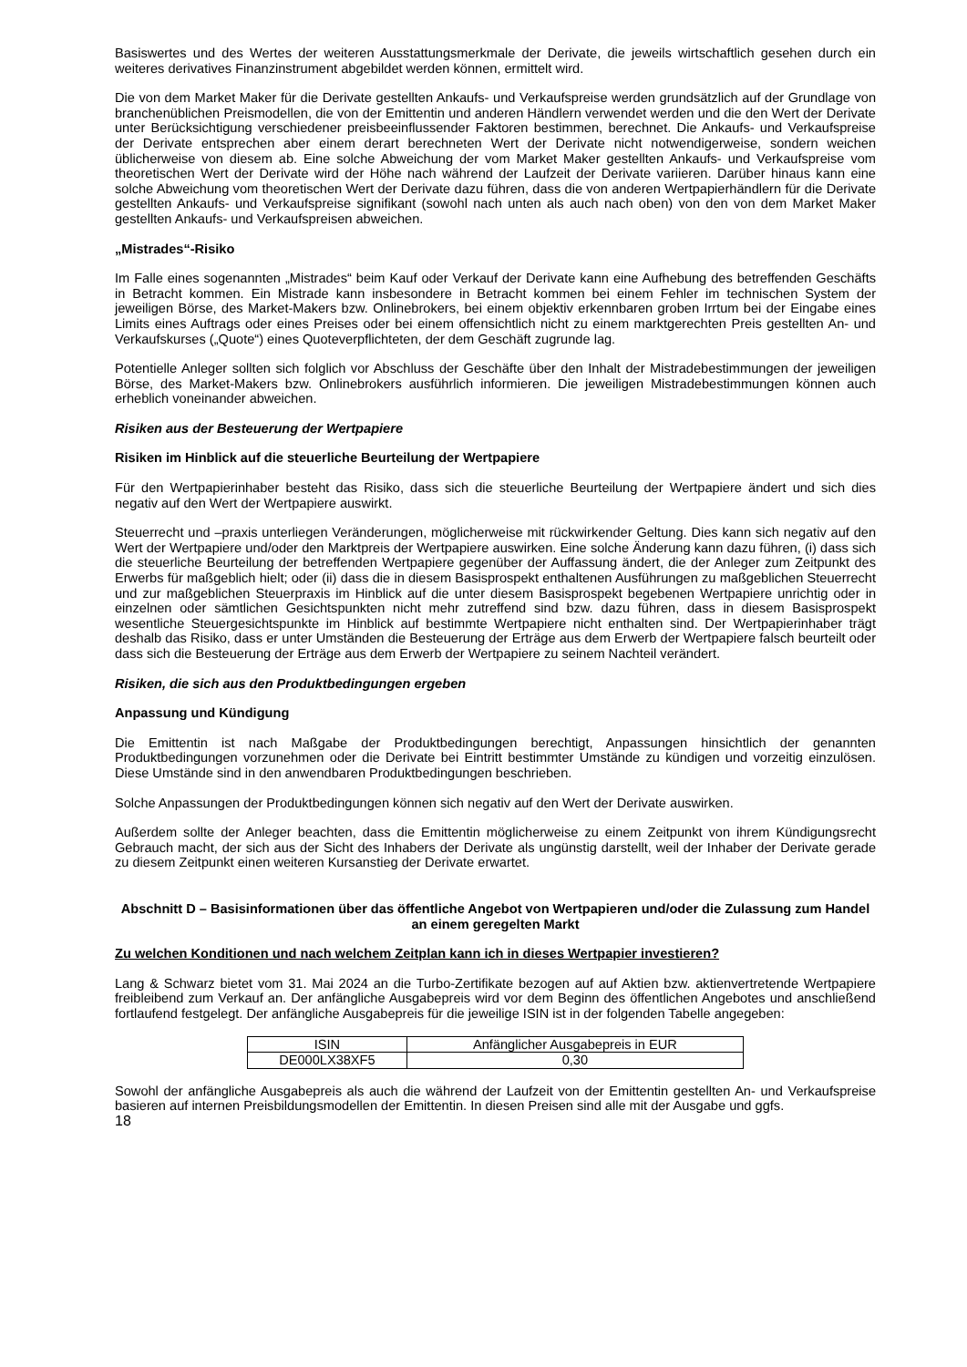Basiswertes und des Wertes der weiteren Ausstattungsmerkmale der Derivate, die jeweils wirtschaftlich gesehen durch ein weiteres derivatives Finanzinstrument abgebildet werden können, ermittelt wird.
Die von dem Market Maker für die Derivate gestellten Ankaufs- und Verkaufspreise werden grundsätzlich auf der Grundlage von branchenüblichen Preismodellen, die von der Emittentin und anderen Händlern verwendet werden und die den Wert der Derivate unter Berücksichtigung verschiedener preisbeeinflussender Faktoren bestimmen, berechnet. Die Ankaufs- und Verkaufspreise der Derivate entsprechen aber einem derart berechneten Wert der Derivate nicht notwendigerweise, sondern weichen üblicherweise von diesem ab. Eine solche Abweichung der vom Market Maker gestellten Ankaufs- und Verkaufspreise vom theoretischen Wert der Derivate wird der Höhe nach während der Laufzeit der Derivate variieren. Darüber hinaus kann eine solche Abweichung vom theoretischen Wert der Derivate dazu führen, dass die von anderen Wertpapierhändlern für die Derivate gestellten Ankaufs- und Verkaufspreise signifikant (sowohl nach unten als auch nach oben) von den von dem Market Maker gestellten Ankaufs- und Verkaufspreisen abweichen.
„Mistrades“-Risiko
Im Falle eines sogenannten „Mistrades“ beim Kauf oder Verkauf der Derivate kann eine Aufhebung des betreffenden Geschäfts in Betracht kommen. Ein Mistrade kann insbesondere in Betracht kommen bei einem Fehler im technischen System der jeweiligen Börse, des Market-Makers bzw. Onlinebrokers, bei einem objektiv erkennbaren groben Irrtum bei der Eingabe eines Limits eines Auftrags oder eines Preises oder bei einem offensichtlich nicht zu einem marktgerechten Preis gestellten An- und Verkaufskurses („Quote“) eines Quoteverpflichteten, der dem Geschäft zugrunde lag.
Potentielle Anleger sollten sich folglich vor Abschluss der Geschäfte über den Inhalt der Mistradebestimmungen der jeweiligen Börse, des Market-Makers bzw. Onlinebrokers ausführlich informieren. Die jeweiligen Mistradebestimmungen können auch erheblich voneinander abweichen.
Risiken aus der Besteuerung der Wertpapiere
Risiken im Hinblick auf die steuerliche Beurteilung der Wertpapiere
Für den Wertpapierinhaber besteht das Risiko, dass sich die steuerliche Beurteilung der Wertpapiere ändert und sich dies negativ auf den Wert der Wertpapiere auswirkt.
Steuerrecht und –praxis unterliegen Veränderungen, möglicherweise mit rückwirkender Geltung. Dies kann sich negativ auf den Wert der Wertpapiere und/oder den Marktpreis der Wertpapiere auswirken. Eine solche Änderung kann dazu führen, (i) dass sich die steuerliche Beurteilung der betreffenden Wertpapiere gegenüber der Auffassung ändert, die der Anleger zum Zeitpunkt des Erwerbs für maßgeblich hielt; oder (ii) dass die in diesem Basisprospekt enthaltenen Ausführungen zu maßgeblichen Steuerrecht und zur maßgeblichen Steuerpraxis im Hinblick auf die unter diesem Basisprospekt begebenen Wertpapiere unrichtig oder in einzelnen oder sämtlichen Gesichtspunkten nicht mehr zutreffend sind bzw. dazu führen, dass in diesem Basisprospekt wesentliche Steuergesichtspunkte im Hinblick auf bestimmte Wertpapiere nicht enthalten sind. Der Wertpapierinhaber trägt deshalb das Risiko, dass er unter Umständen die Besteuerung der Erträge aus dem Erwerb der Wertpapiere falsch beurteilt oder dass sich die Besteuerung der Erträge aus dem Erwerb der Wertpapiere zu seinem Nachteil verändert.
Risiken, die sich aus den Produktbedingungen ergeben
Anpassung und Kündigung
Die Emittentin ist nach Maßgabe der Produktbedingungen berechtigt, Anpassungen hinsichtlich der genannten Produktbedingungen vorzunehmen oder die Derivate bei Eintritt bestimmter Umstände zu kündigen und vorzeitig einzulösen. Diese Umstände sind in den anwendbaren Produktbedingungen beschrieben.
Solche Anpassungen der Produktbedingungen können sich negativ auf den Wert der Derivate auswirken.
Außerdem sollte der Anleger beachten, dass die Emittentin möglicherweise zu einem Zeitpunkt von ihrem Kündigungsrecht Gebrauch macht, der sich aus der Sicht des Inhabers der Derivate als ungünstig darstellt, weil der Inhaber der Derivate gerade zu diesem Zeitpunkt einen weiteren Kursanstieg der Derivate erwartet.
Abschnitt D – Basisinformationen über das öffentliche Angebot von Wertpapieren und/oder die Zulassung zum Handel an einem geregelten Markt
Zu welchen Konditionen und nach welchem Zeitplan kann ich in dieses Wertpapier investieren?
Lang & Schwarz bietet vom 31. Mai 2024 an die Turbo-Zertifikate bezogen auf auf Aktien bzw. aktienvertretende Wertpapiere freibleibend zum Verkauf an. Der anfängliche Ausgabepreis wird vor dem Beginn des öffentlichen Angebotes und anschließend fortlaufend festgelegt. Der anfängliche Ausgabepreis für die jeweilige ISIN ist in der folgenden Tabelle angegeben:
| ISIN | Anfänglicher Ausgabepreis in EUR |
| DE000LX38XF5 | 0,30 |
Sowohl der anfängliche Ausgabepreis als auch die während der Laufzeit von der Emittentin gestellten An- und Verkaufspreise basieren auf internen Preisbildungsmodellen der Emittentin. In diesen Preisen sind alle mit der Ausgabe und ggfs.
18